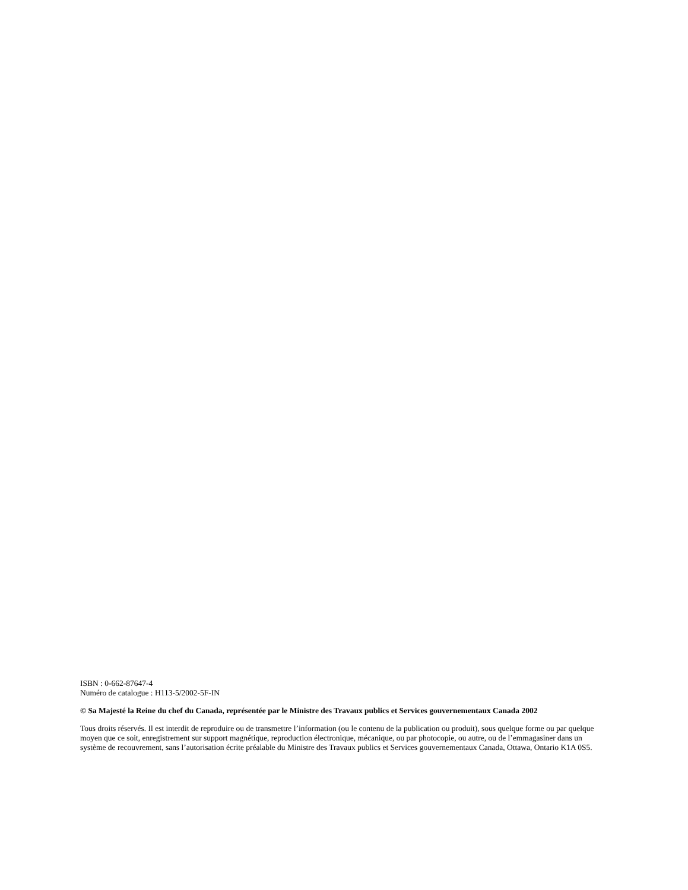ISBN : 0-662-87647-4
Numéro de catalogue : H113-5/2002-5F-IN
© Sa Majesté la Reine du chef du Canada, représentée par le Ministre des Travaux publics et Services gouvernementaux Canada 2002
Tous droits réservés. Il est interdit de reproduire ou de transmettre l’information (ou le contenu de la publication ou produit), sous quelque forme ou par quelque moyen que ce soit, enregistrement sur support magnétique, reproduction électronique, mécanique, ou par photocopie, ou autre, ou de l’emmagasiner dans un système de recouvrement, sans l’autorisation écrite préalable du Ministre des Travaux publics et Services gouvernementaux Canada, Ottawa, Ontario K1A 0S5.